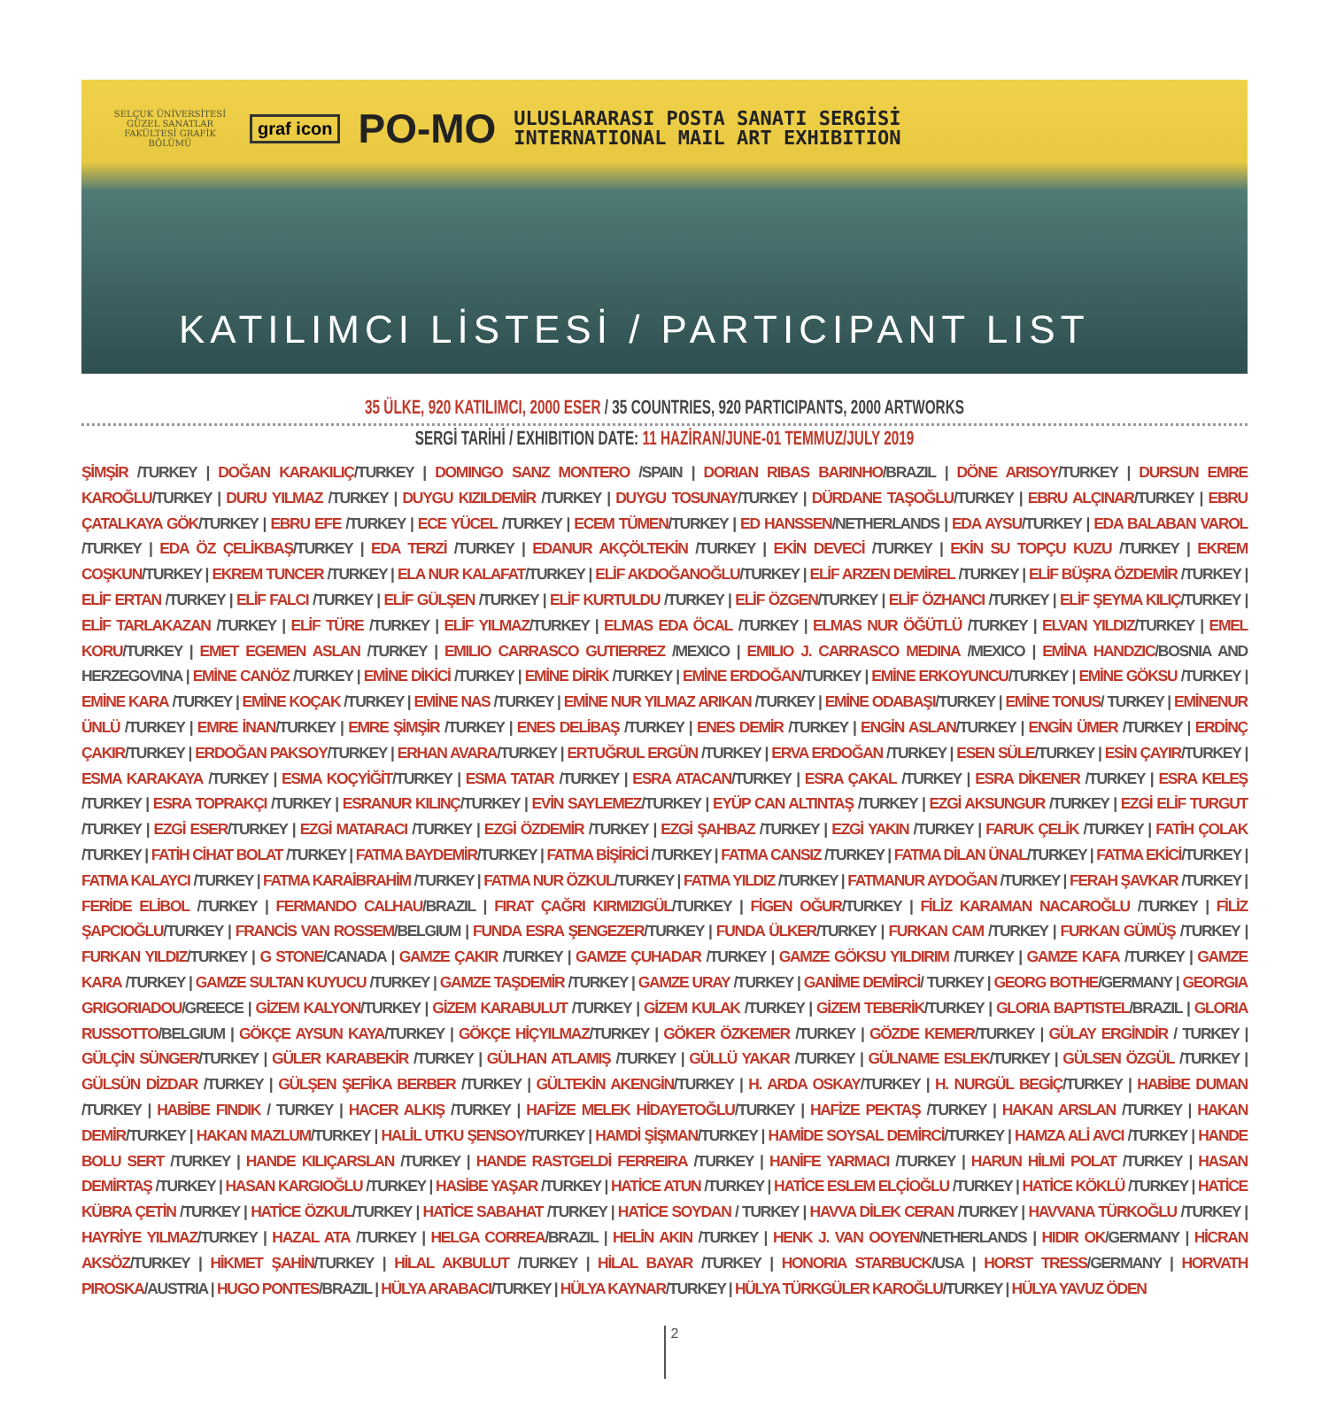SELÇUK ÜNİVERSİTESİ GÜZEL SANATLAR FAKÜLTESİ GRAFİK BÖLÜMÜ
graf icon
PO-MO
ULUSLARARASI POSTA SANATI SERGİSİ
INTERNATIONAL MAIL ART EXHIBITION
KATILIMCI LİSTESİ / PARTICIPANT LIST
35 ÜLKE, 920 KATILIMCI, 2000 ESER / 35 COUNTRIES, 920 PARTICIPANTS, 2000 ARTWORKS
SERGİ TARİHİ / EXHIBITION DATE: 11 HAZİRAN/JUNE-01 TEMMUZ/JULY 2019
ŞİMŞİR /TURKEY | DOĞAN KARAKILIÇ/TURKEY | DOMINGO SANZ MONTERO /SPAIN | DORIAN RIBAS BARINHO/BRAZIL | DÖNE ARISOY/TURKEY | DURSUN EMRE KAROĞLU/TURKEY | DURU YILMAZ /TURKEY | DUYGU KIZILDEMİR /TURKEY | DUYGU TOSUNAY/TURKEY | DÜRDANE TAŞOĞLU/TURKEY | EBRU ALÇINAR/TURKEY | EBRU ÇATALKAYA GÖK/TURKEY | EBRU EFE /TURKEY | ECE YÜCEL /TURKEY | ECEM TÜMEN/TURKEY | ED HANSSEN/NETHERLANDS | EDA AYSU/TURKEY | EDA BALABAN VAROL /TURKEY | EDA ÖZ ÇELİKBAŞ/TURKEY | EDA TERZİ /TURKEY | EDANUR AKÇÖLTEKİN /TURKEY | EKİN DEVECİ /TURKEY | EKİN SU TOPÇU KUZU /TURKEY | EKREM COŞKUN/TURKEY | EKREM TUNCER /TURKEY | ELA NUR KALAFAT/TURKEY | ELİF AKDOĞANOĞLU/TURKEY | ELİF ARZEN DEMİREL /TURKEY | ELİF BÜŞRA ÖZDEMİR /TURKEY | ELİF ERTAN /TURKEY | ELİF FALCI /TURKEY | ELİF GÜLŞEN /TURKEY | ELİF KURTULDU /TURKEY | ELİF ÖZGEN/TURKEY | ELİF ÖZHANCI /TURKEY | ELİF ŞEYMA KILIÇ/TURKEY | ELİF TARLAKAZAN /TURKEY | ELİF TÜRE /TURKEY | ELİF YILMAZ/TURKEY | ELMAS EDA ÖCAL /TURKEY | ELMAS NUR ÖĞÜTLÜ /TURKEY | ELVAN YILDIZ/TURKEY | EMEL KORU/TURKEY | EMET EGEMEN ASLAN /TURKEY | EMILIO CARRASCO GUTIERREZ /MEXICO | EMILIO J. CARRASCO MEDINA /MEXICO | EMİNA HANDZIC/BOSNIA AND HERZEGOVINA | EMİNE CANÖZ /TURKEY | EMİNE DİKİCİ /TURKEY | EMİNE DİRİK /TURKEY | EMİNE ERDOĞAN/TURKEY | EMİNE ERKOYUNCU/TURKEY | EMİNE GÖKSU /TURKEY | EMİNE KARA /TURKEY | EMİNE KOÇAK /TURKEY | EMİNE NAS /TURKEY | EMİNE NUR YILMAZ ARIKAN /TURKEY | EMİNE ODABAŞI/TURKEY | EMİNE TONUS/ TURKEY | EMİNENUR ÜNLÜ /TURKEY | EMRE İNAN/TURKEY | EMRE ŞİMŞİR /TURKEY | ENES DELİBAŞ /TURKEY | ENES DEMİR /TURKEY | ENGİN ASLAN/TURKEY | ENGİN ÜMER /TURKEY | ERDİNÇ ÇAKIR/TURKEY | ERDOĞAN PAKSOY/TURKEY | ERHAN AVARA/TURKEY | ERTUĞRUL ERGÜN /TURKEY | ERVA ERDOĞAN /TURKEY | ESEN SÜLE/TURKEY | ESİN ÇAYIR/TURKEY | ESMA KARAKAYA /TURKEY | ESMA KOÇYİĞİT/TURKEY | ESMA TATAR /TURKEY | ESRA ATACAN/TURKEY | ESRA ÇAKAL /TURKEY | ESRA DİKENER /TURKEY | ESRA KELEŞ /TURKEY | ESRA TOPRAKÇI /TURKEY | ESRANUR KILINÇ/TURKEY | EVİN SAYLEMEZ/TURKEY | EYÜP CAN ALTINTAŞ /TURKEY | EZGİ AKSUNGUR /TURKEY | EZGİ ELİF TURGUT /TURKEY | EZGİ ESER/TURKEY | EZGİ MATARACI /TURKEY | EZGİ ÖZDEMİR /TURKEY | EZGİ ŞAHBAZ /TURKEY | EZGİ YAKIN /TURKEY | FARUK ÇELİK /TURKEY | FATİH ÇOLAK /TURKEY | FATİH CİHAT BOLAT /TURKEY | FATMA BAYDEMİR/TURKEY | FATMA BİŞİRİCİ /TURKEY | FATMA CANSIZ /TURKEY | FATMA DİLAN ÜNAL/TURKEY | FATMA EKİCİ/TURKEY | FATMA KALAYCI /TURKEY | FATMA KARAİBRAHİM /TURKEY | FATMA NUR ÖZKUL/TURKEY | FATMA YILDIZ /TURKEY | FATMANUR AYDOĞAN /TURKEY | FERAH ŞAVKAR /TURKEY | FERİDE ELİBOL /TURKEY | FERMANDO CALHAU/BRAZIL | FIRAT ÇAĞRI KIRMIZIGÜL/TURKEY | FİGEN OĞUR/TURKEY | FİLİZ KARAMAN NACAROĞLU /TURKEY | FİLİZ ŞAPCIOĞLU/TURKEY | FRANCİS VAN ROSSEM/BELGIUM | FUNDA ESRA ŞENGEZER/TURKEY | FUNDA ÜLKER/TURKEY | FURKAN CAM /TURKEY | FURKAN GÜMÜŞ /TURKEY | FURKAN YILDIZ/TURKEY | G STONE/CANADA | GAMZE ÇAKIR /TURKEY | GAMZE ÇUHADAR /TURKEY | GAMZE GÖKSU YILDIRIM /TURKEY | GAMZE KAFA /TURKEY | GAMZE KARA /TURKEY | GAMZE SULTAN KUYUCU /TURKEY | GAMZE TAŞDEMİR /TURKEY | GAMZE URAY /TURKEY | GANİME DEMİRCİ/ TURKEY | GEORG BOTHE/GERMANY | GEORGIA GRIGORIADOU/GREECE | GİZEM KALYON/TURKEY | GİZEM KARABULUT /TURKEY | GİZEM KULAK /TURKEY | GİZEM TEBERİK/TURKEY | GLORIA BAPTISTEL/BRAZIL | GLORIA RUSSOTTO/BELGIUM | GÖKÇE AYSUN KAYA/TURKEY | GÖKÇE HİÇYILMAZ/TURKEY | GÖKER ÖZKEMER /TURKEY | GÖZDE KEMER/TURKEY | GÜLAY ERGİNDİR / TURKEY | GÜLÇİN SÜNGER/TURKEY | GÜLER KARABEKİR /TURKEY | GÜLHAN ATLAMIŞ /TURKEY | GÜLLÜ YAKAR /TURKEY | GÜLNAME ESLEK/TURKEY | GÜLSEN ÖZGÜL /TURKEY | GÜLSÜN DİZDAR /TURKEY | GÜLŞEN ŞEFİKA BERBER /TURKEY | GÜLTEKİN AKENGİN/TURKEY | H. ARDA OSKAY/TURKEY | H. NURGÜL BEGİÇ/TURKEY | HABİBE DUMAN /TURKEY | HABİBE FINDIK / TURKEY | HACER ALKIŞ /TURKEY | HAFİZE MELEK HİDAYETOĞLU/TURKEY | HAFİZE PEKTAŞ /TURKEY | HAKAN ARSLAN /TURKEY | HAKAN DEMİR/TURKEY | HAKAN MAZLUM/TURKEY | HALİL UTKU ŞENSOY/TURKEY | HAMDİ ŞİŞMAN/TURKEY | HAMİDE SOYSAL DEMİRCİ/TURKEY | HAMZA ALİ AVCI /TURKEY | HANDE BOLU SERT /TURKEY | HANDE KILIÇARSLAN /TURKEY | HANDE RASTGELDİ FERREIRA /TURKEY | HANİFE YARMACI /TURKEY | HARUN HİLMİ POLAT /TURKEY | HASAN DEMİRTAŞ /TURKEY | HASAN KARGIOĞLU /TURKEY | HASİBE YAŞAR /TURKEY | HATİCE ATUN /TURKEY | HATİCE ESLEM ELÇİOĞLU /TURKEY | HATİCE KÖKLÜ /TURKEY | HATİCE KÜBRA ÇETİN /TURKEY | HATİCE ÖZKUL/TURKEY | HATİCE SABAHAT /TURKEY | HATİCE SOYDAN / TURKEY | HAVVA DİLEK CERAN /TURKEY | HAVVANA TÜRKOĞLU /TURKEY | HAYRİYE YILMAZ/TURKEY | HAZAL ATA /TURKEY | HELGA CORREA/BRAZIL | HELİN AKIN /TURKEY | HENK J. VAN OOYEN/NETHERLANDS | HIDIR OK/GERMANY | HİCRAN AKSÖZ/TURKEY | HİKMET ŞAHİN/TURKEY | HİLAL AKBULUT /TURKEY | HİLAL BAYAR /TURKEY | HONORIA STARBUCK/USA | HORST TRESS/GERMANY | HORVATH PIROSKA/AUSTRIA | HUGO PONTES/BRAZIL | HÜLYA ARABACI/TURKEY | HÜLYA KAYNAR/TURKEY | HÜLYA TÜRKGÜLER KAROĞLU/TURKEY | HÜLYA YAVUZ ÖDEN
2